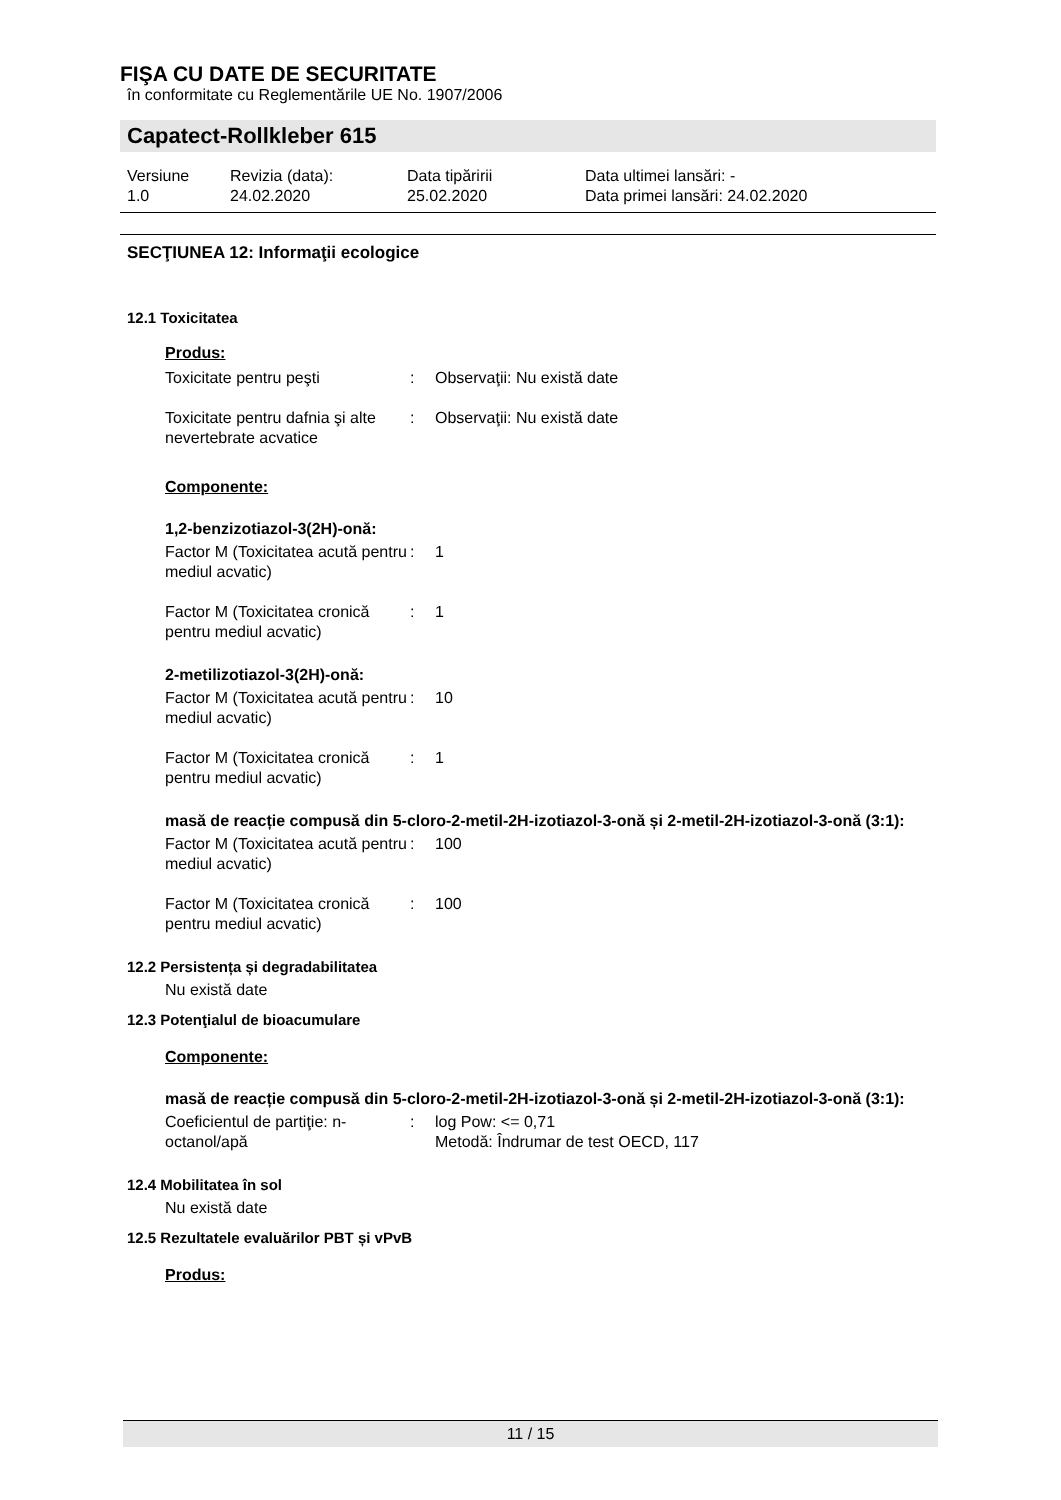FIŞA CU DATE DE SECURITATE
în conformitate cu Reglementările UE No. 1907/2006
Capatect-Rollkleber 615
Versiune
1.0
Revizia (data):
24.02.2020
Data tipăririi
25.02.2020
Data ultimei lansări: -
Data primei lansări: 24.02.2020
SECŢIUNEA 12: Informaţii ecologice
12.1 Toxicitatea
Produs:
| Toxicitate pentru peşti | : | Observaţii: Nu există date |
| Toxicitate pentru dafnia şi alte nevertebrate acvatice | : | Observaţii: Nu există date |
Componente:
1,2-benzizotiazol-3(2H)-onă:
| Factor M (Toxicitatea acută pentru mediul acvatic) | : | 1 |
| Factor M (Toxicitatea cronică pentru mediul acvatic) | : | 1 |
2-metilizotiazol-3(2H)-onă:
| Factor M (Toxicitatea acută pentru mediul acvatic) | : | 10 |
| Factor M (Toxicitatea cronică pentru mediul acvatic) | : | 1 |
masă de reacție compusă din 5-cloro-2-metil-2H-izotiazol-3-onă și 2-metil-2H-izotiazol-3-onă (3:1):
| Factor M (Toxicitatea acută pentru mediul acvatic) | : | 100 |
| Factor M (Toxicitatea cronică pentru mediul acvatic) | : | 100 |
12.2 Persistența și degradabilitatea
Nu există date
12.3 Potenţialul de bioacumulare
Componente:
masă de reacție compusă din 5-cloro-2-metil-2H-izotiazol-3-onă și 2-metil-2H-izotiazol-3-onă (3:1):
| Coeficientul de partiţie: n-octanol/apă | : | log Pow: <= 0,71 Metodă: Îndrumar de test OECD, 117 |
12.4 Mobilitatea în sol
Nu există date
12.5 Rezultatele evaluărilor PBT și vPvB
Produs:
11 / 15